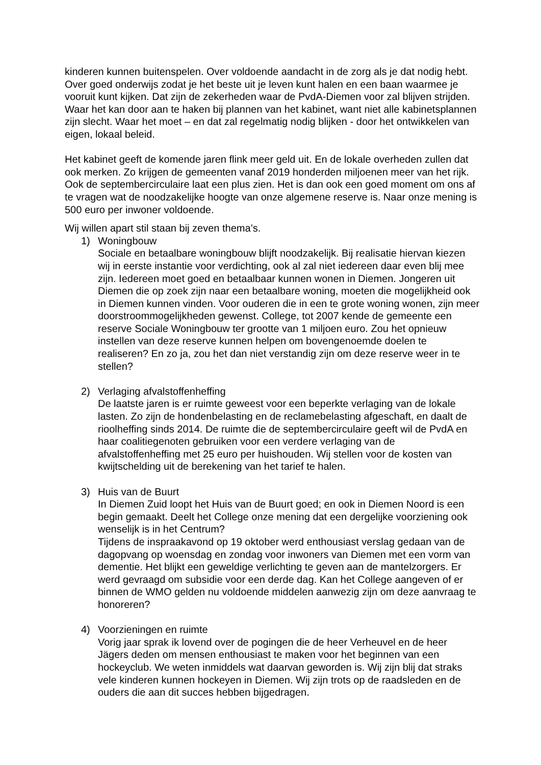kinderen kunnen buitenspelen. Over voldoende aandacht in de zorg als je dat nodig hebt. Over goed onderwijs zodat je het beste uit je leven kunt halen en een baan waarmee je vooruit kunt kijken. Dat zijn de zekerheden waar de PvdA-Diemen voor zal blijven strijden. Waar het kan door aan te haken bij plannen van het kabinet, want niet alle kabinetsplannen zijn slecht. Waar het moet – en dat zal regelmatig nodig blijken - door het ontwikkelen van eigen, lokaal beleid.
Het kabinet geeft de komende jaren flink meer geld uit. En de lokale overheden zullen dat ook merken. Zo krijgen de gemeenten vanaf 2019 honderden miljoenen meer van het rijk. Ook de septembercirculaire laat een plus zien. Het is dan ook een goed moment om ons af te vragen wat de noodzakelijke hoogte van onze algemene reserve is. Naar onze mening is 500 euro per inwoner voldoende.
Wij willen apart stil staan bij zeven thema’s.
1) Woningbouw
Sociale en betaalbare woningbouw blijft noodzakelijk. Bij realisatie hiervan kiezen wij in eerste instantie voor verdichting, ook al zal niet iedereen daar even blij mee zijn. Iedereen moet goed en betaalbaar kunnen wonen in Diemen. Jongeren uit Diemen die op zoek zijn naar een betaalbare woning, moeten die mogelijkheid ook in Diemen kunnen vinden. Voor ouderen die in een te grote woning wonen, zijn meer doorstroommogelijkheden gewenst. College, tot 2007 kende de gemeente een reserve Sociale Woningbouw ter grootte van 1 miljoen euro. Zou het opnieuw instellen van deze reserve kunnen helpen om bovengenoemde doelen te realiseren? En zo ja, zou het dan niet verstandig zijn om deze reserve weer in te stellen?
2) Verlaging afvalstoffenheffing
De laatste jaren is er ruimte geweest voor een beperkte verlaging van de lokale lasten. Zo zijn de hondenbelasting en de reclamebelasting afgeschaft, en daalt de rioolheffing sinds 2014. De ruimte die de septembercirculaire geeft wil de PvdA en haar coalitiegenoten gebruiken voor een verdere verlaging van de afvalstoffenheffing met 25 euro per huishouden. Wij stellen voor de kosten van kwijtschelding uit de berekening van het tarief te halen.
3) Huis van de Buurt
In Diemen Zuid loopt het Huis van de Buurt goed; en ook in Diemen Noord is een begin gemaakt. Deelt het College onze mening dat een dergelijke voorziening ook wenselijk is in het Centrum?
Tijdens de inspraakavond op 19 oktober werd enthousiast verslag gedaan van de dagopvang op woensdag en zondag voor inwoners van Diemen met een vorm van dementie. Het blijkt een geweldige verlichting te geven aan de mantelzorgers. Er werd gevraagd om subsidie voor een derde dag. Kan het College aangeven of er binnen de WMO gelden nu voldoende middelen aanwezig zijn om deze aanvraag te honoreren?
4) Voorzieningen en ruimte
Vorig jaar sprak ik lovend over de pogingen die de heer Verheuvel en de heer Jägers deden om mensen enthousiast te maken voor het beginnen van een hockeyclub. We weten inmiddels wat daarvan geworden is. Wij zijn blij dat straks vele kinderen kunnen hockeyen in Diemen. Wij zijn trots op de raadsleden en de ouders die aan dit succes hebben bijgedragen.